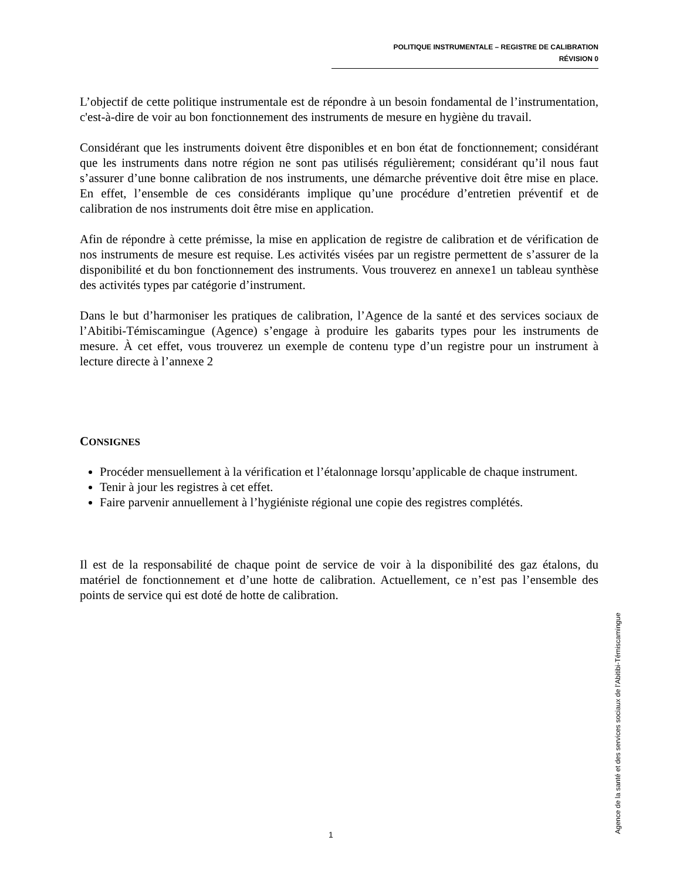POLITIQUE INSTRUMENTALE – REGISTRE DE CALIBRATION
RÉVISION 0
L’objectif de cette politique instrumentale est de répondre à un besoin fondamental de l’instrumentation, c'est-à-dire de voir au bon fonctionnement des instruments de mesure en hygiène du travail.
Considérant que les instruments doivent être disponibles et en bon état de fonctionnement; considérant que les instruments dans notre région ne sont pas utilisés régulièrement; considérant qu’il nous faut s’assurer d’une bonne calibration de nos instruments, une démarche préventive doit être mise en place. En effet, l’ensemble de ces considérants implique qu’une procédure d’entretien préventif et de calibration de nos instruments doit être mise en application.
Afin de répondre à cette prémisse, la mise en application de registre de calibration et de vérification de nos instruments de mesure est requise. Les activités visées par un registre permettent de s’assurer de la disponibilité et du bon fonctionnement des instruments. Vous trouverez en annexe1 un tableau synthèse des activités types par catégorie d’instrument.
Dans le but d’harmoniser les pratiques de calibration, l’Agence de la santé et des services sociaux de l’Abitibi-Témiscamingue (Agence) s’engage à produire les gabarits types pour les instruments de mesure. À cet effet, vous trouverez un exemple de contenu type d’un registre pour un instrument à lecture directe à l’annexe 2
CONSIGNES
Procéder mensuellement à la vérification et l’étalonnage lorsqu’applicable de chaque instrument.
Tenir à jour les registres à cet effet.
Faire parvenir annuellement à l’hygiéniste régional une copie des registres complétés.
Il est de la responsabilité de chaque point de service de voir à la disponibilité des gaz étalons, du matériel de fonctionnement et d’une hotte de calibration. Actuellement, ce n’est pas l’ensemble des points de service qui est doté de hotte de calibration.
1
Agence de la santé et des services sociaux de l’Abitibi-Témiscamingue